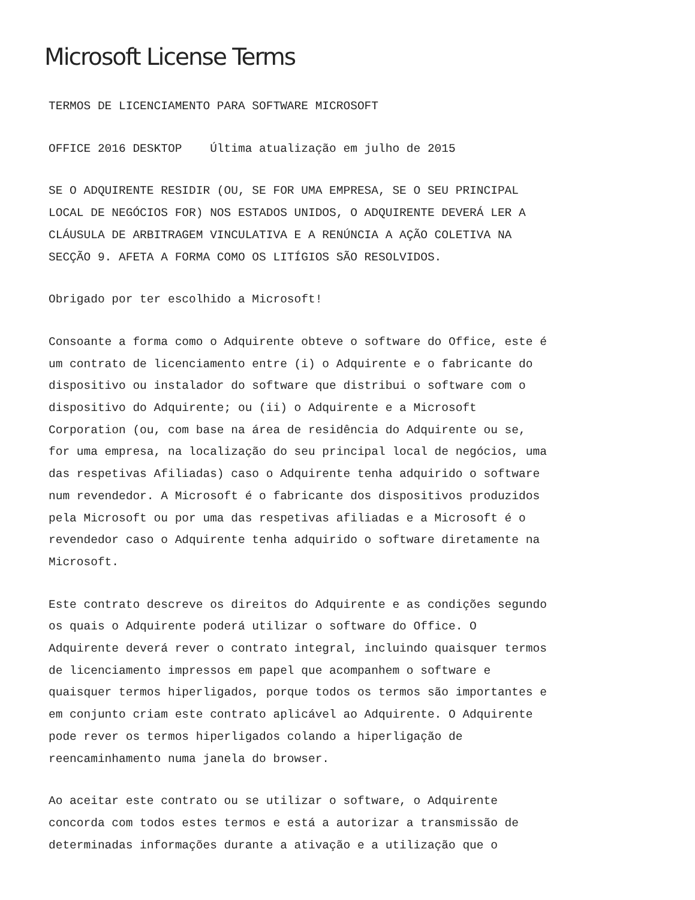Microsoft License Terms
TERMOS DE LICENCIAMENTO PARA SOFTWARE MICROSOFT
OFFICE 2016 DESKTOP Última atualização em julho de 2015
SE O ADQUIRENTE RESIDIR (OU, SE FOR UMA EMPRESA, SE O SEU PRINCIPAL LOCAL DE NEGÓCIOS FOR) NOS ESTADOS UNIDOS, O ADQUIRENTE DEVERÁ LER A CLÁUSULA DE ARBITRAGEM VINCULATIVA E A RENÚNCIA A AÇÃO COLETIVA NA SECÇÃO 9. AFETA A FORMA COMO OS LITÍGIOS SÃO RESOLVIDOS.
Obrigado por ter escolhido a Microsoft!
Consoante a forma como o Adquirente obteve o software do Office, este é um contrato de licenciamento entre (i) o Adquirente e o fabricante do dispositivo ou instalador do software que distribui o software com o dispositivo do Adquirente; ou (ii) o Adquirente e a Microsoft Corporation (ou, com base na área de residência do Adquirente ou se, for uma empresa, na localização do seu principal local de negócios, uma das respetivas Afiliadas) caso o Adquirente tenha adquirido o software num revendedor. A Microsoft é o fabricante dos dispositivos produzidos pela Microsoft ou por uma das respetivas afiliadas e a Microsoft é o revendedor caso o Adquirente tenha adquirido o software diretamente na Microsoft.
Este contrato descreve os direitos do Adquirente e as condições segundo os quais o Adquirente poderá utilizar o software do Office. O Adquirente deverá rever o contrato integral, incluindo quaisquer termos de licenciamento impressos em papel que acompanhem o software e quaisquer termos hiperligados, porque todos os termos são importantes e em conjunto criam este contrato aplicável ao Adquirente. O Adquirente pode rever os termos hiperligados colando a hiperligação de reencaminhamento numa janela do browser.
Ao aceitar este contrato ou se utilizar o software, o Adquirente concorda com todos estes termos e está a autorizar a transmissão de determinadas informações durante a ativação e a utilização que o